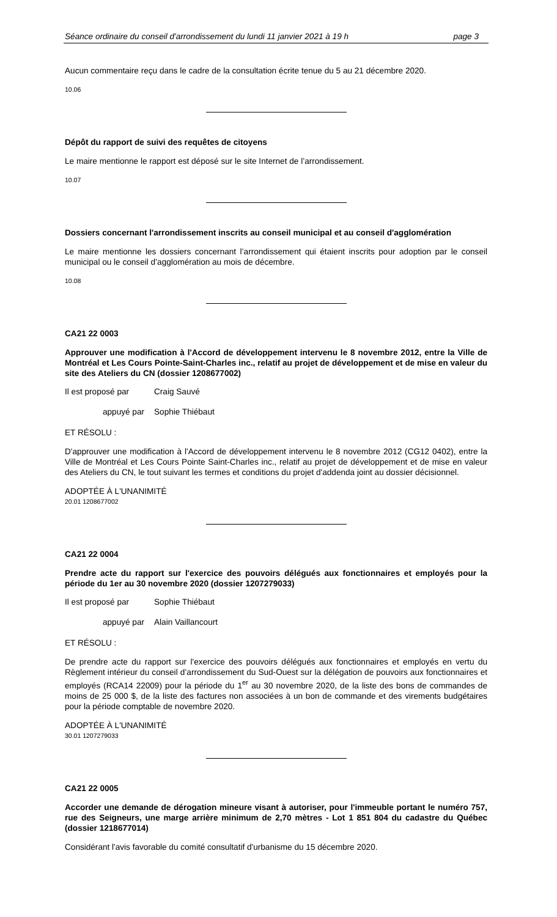Séance ordinaire du conseil d'arrondissement du lundi 11 janvier 2021 à 19 h page 3
Aucun commentaire reçu dans le cadre de la consultation écrite tenue du 5 au 21 décembre 2020.
10.06
Dépôt du rapport de suivi des requêtes de citoyens
Le maire mentionne le rapport est déposé sur le site Internet de l’arrondissement.
10.07
Dossiers concernant l'arrondissement inscrits au conseil municipal et au conseil d'agglomération
Le maire mentionne les dossiers concernant l’arrondissement qui étaient inscrits pour adoption par le conseil municipal ou le conseil d’agglomération au mois de décembre.
10.08
CA21 22 0003
Approuver une modification à l'Accord de développement intervenu le 8 novembre 2012, entre la Ville de Montréal et Les Cours Pointe-Saint-Charles inc., relatif au projet de développement et de mise en valeur du site des Ateliers du CN (dossier 1208677002)
Il est proposé par Craig Sauvé
appuyé par Sophie Thiébaut
ET RÉSOLU :
D'approuver une modification à l'Accord de développement intervenu le 8 novembre 2012 (CG12 0402), entre la Ville de Montréal et Les Cours Pointe Saint-Charles inc., relatif au projet de développement et de mise en valeur des Ateliers du CN, le tout suivant les termes et conditions du projet d'addenda joint au dossier décisionnel.
ADOPTÉE À L'UNANIMITÉ
20.01 1208677002
CA21 22 0004
Prendre acte du rapport sur l'exercice des pouvoirs délégués aux fonctionnaires et employés pour la période du 1er au 30 novembre 2020 (dossier 1207279033)
Il est proposé par Sophie Thiébaut
appuyé par Alain Vaillancourt
ET RÉSOLU :
De prendre acte du rapport sur l'exercice des pouvoirs délégués aux fonctionnaires et employés en vertu du Règlement intérieur du conseil d’arrondissement du Sud-Ouest sur la délégation de pouvoirs aux fonctionnaires et employés (RCA14 22009) pour la période du 1<sup>er</sup> au 30 novembre 2020, de la liste des bons de commandes de moins de 25 000 $, de la liste des factures non associées à un bon de commande et des virements budgétaires pour la période comptable de novembre 2020.
ADOPTÉE À L'UNANIMITÉ
30.01 1207279033
CA21 22 0005
Accorder une demande de dérogation mineure visant à autoriser, pour l'immeuble portant le numéro 757, rue des Seigneurs, une marge arrière minimum de 2,70 mètres - Lot 1 851 804 du cadastre du Québec (dossier 1218677014)
Considérant l'avis favorable du comité consultatif d'urbanisme du 15 décembre 2020.